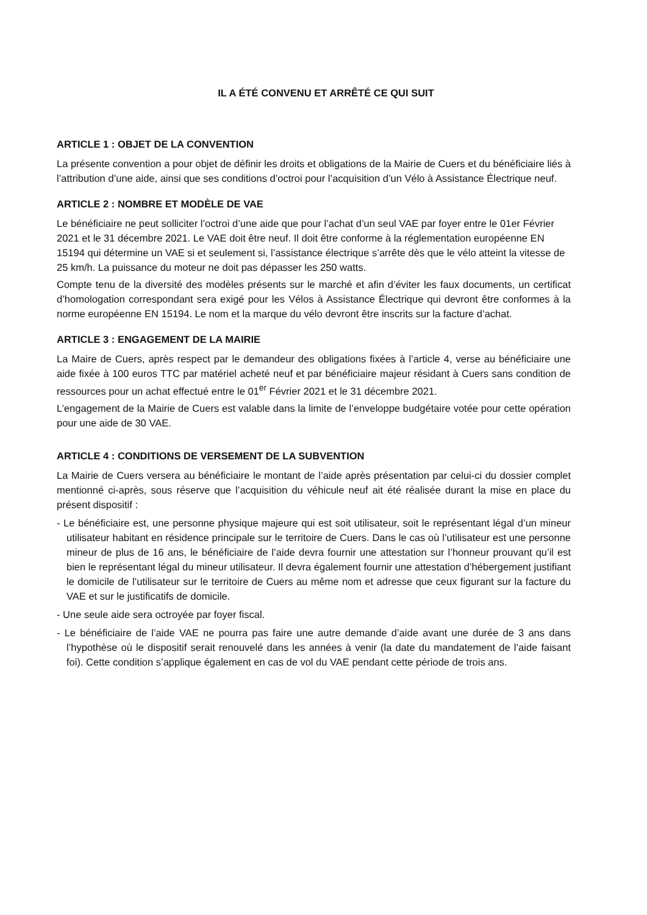IL A ÉTÉ CONVENU ET ARRÊTÉ CE QUI SUIT
ARTICLE 1 : OBJET DE LA CONVENTION
La présente convention a pour objet de définir les droits et obligations de la Mairie de Cuers et du bénéficiaire liés à l’attribution d’une aide, ainsi que ses conditions d’octroi pour l’acquisition d’un Vélo à Assistance Électrique neuf.
ARTICLE 2 : NOMBRE ET MODÈLE DE VAE
Le bénéficiaire ne peut solliciter l’octroi d’une aide que pour l’achat d’un seul VAE par foyer entre le 01er Février 2021 et le 31 décembre 2021. Le VAE doit être neuf. Il doit être conforme à la réglementation européenne EN 15194 qui détermine un VAE si et seulement si, l’assistance électrique s’arrête dès que le vélo atteint la vitesse de 25 km/h. La puissance du moteur ne doit pas dépasser les 250 watts.
Compte tenu de la diversité des modèles présents sur le marché et afin d’éviter les faux documents, un certificat d’homologation correspondant sera exigé pour les Vélos à Assistance Électrique qui devront être conformes à la norme européenne EN 15194. Le nom et la marque du vélo devront être inscrits sur la facture d’achat.
ARTICLE 3 : ENGAGEMENT DE LA MAIRIE
La Maire de Cuers, après respect par le demandeur des obligations fixées à l’article 4, verse au bénéficiaire une aide fixée à 100 euros TTC par matériel acheté neuf et par bénéficiaire majeur résidant à Cuers sans condition de ressources pour un achat effectué entre le 01<sup>er</sup> Février 2021 et le 31 décembre 2021.
L’engagement de la Mairie de Cuers est valable dans la limite de l’enveloppe budgétaire votée pour cette opération pour une aide de 30 VAE.
ARTICLE 4 : CONDITIONS DE VERSEMENT DE LA SUBVENTION
La Mairie de Cuers versera au bénéficiaire le montant de l’aide après présentation par celui-ci du dossier complet mentionné ci-après, sous réserve que l’acquisition du véhicule neuf ait été réalisée durant la mise en place du présent dispositif :
- Le bénéficiaire est, une personne physique majeure qui est soit utilisateur, soit le représentant légal d’un mineur utilisateur habitant en résidence principale sur le territoire de Cuers. Dans le cas où l’utilisateur est une personne mineur de plus de 16 ans, le bénéficiaire de l’aide devra fournir une attestation sur l’honneur prouvant qu’il est bien le représentant légal du mineur utilisateur. Il devra également fournir une attestation d’hébergement justifiant le domicile de l’utilisateur sur le territoire de Cuers au même nom et adresse que ceux figurant sur la facture du VAE et sur le justificatifs de domicile.
- Une seule aide sera octroyée par foyer fiscal.
- Le bénéficiaire de l’aide VAE ne pourra pas faire une autre demande d’aide avant une durée de 3 ans dans l’hypothèse où le dispositif serait renouvelé dans les années à venir (la date du mandatement de l’aide faisant foi). Cette condition s’applique également en cas de vol du VAE pendant cette période de trois ans.